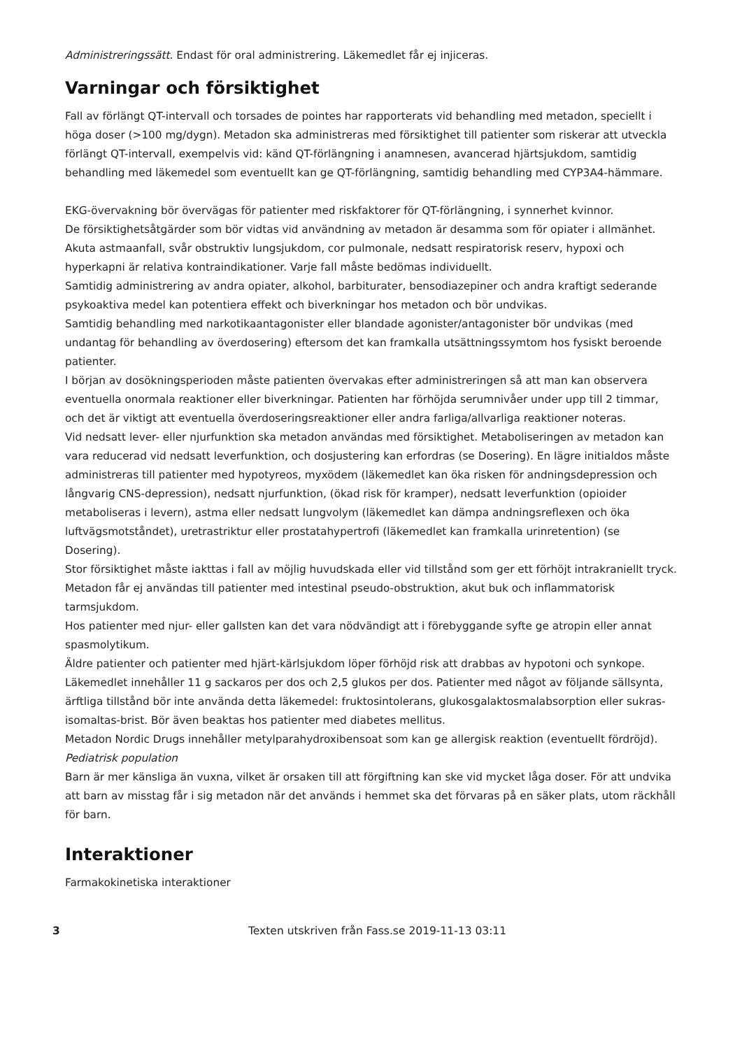Administreringssätt. Endast för oral administrering. Läkemedlet får ej injiceras.
Varningar och försiktighet
Fall av förlängt QT-intervall och torsades de pointes har rapporterats vid behandling med metadon, speciellt i höga doser (>100 mg/dygn). Metadon ska administreras med försiktighet till patienter som riskerar att utveckla förlängt QT-intervall, exempelvis vid: känd QT-förlängning i anamnesen, avancerad hjärtsjukdom, samtidig behandling med läkemedel som eventuellt kan ge QT-förlängning, samtidig behandling med CYP3A4-hämmare.
EKG-övervakning bör övervägas för patienter med riskfaktorer för QT-förlängning, i synnerhet kvinnor.
De försiktighetsåtgärder som bör vidtas vid användning av metadon är desamma som för opiater i allmänhet.
Akuta astmaanfall, svår obstruktiv lungsjukdom, cor pulmonale, nedsatt respiratorisk reserv, hypoxi och hyperkapni är relativa kontraindikationer. Varje fall måste bedömas individuellt.
Samtidig administrering av andra opiater, alkohol, barbiturater, bensodiazepiner och andra kraftigt sederande psykoaktiva medel kan potentiera effekt och biverkningar hos metadon och bör undvikas.
Samtidig behandling med narkotikaantagonister eller blandade agonister/antagonister bör undvikas (med undantag för behandling av överdosering) eftersom det kan framkalla utsättningssymtom hos fysiskt beroende patienter.
I början av dosökningsperioden måste patienten övervakas efter administreringen så att man kan observera eventuella onormala reaktioner eller biverkningar. Patienten har förhöjda serumnivåer under upp till 2 timmar, och det är viktigt att eventuella överdoseringsreaktioner eller andra farliga/allvarliga reaktioner noteras.
Vid nedsatt lever- eller njurfunktion ska metadon användas med försiktighet. Metaboliseringen av metadon kan vara reducerad vid nedsatt leverfunktion, och dosjustering kan erfordras (se Dosering). En lägre initialdos måste administreras till patienter med hypotyreos, myxödem (läkemedlet kan öka risken för andningsdepression och långvarig CNS-depression), nedsatt njurfunktion, (ökad risk för kramper), nedsatt leverfunktion (opioider metaboliseras i levern), astma eller nedsatt lungvolym (läkemedlet kan dämpa andningsreflexen och öka luftvägsmotståndet), uretrastriktur eller prostatahypertrofi (läkemedlet kan framkalla urinretention) (se Dosering).
Stor försiktighet måste iakttas i fall av möjlig huvudskada eller vid tillstånd som ger ett förhöjt intrakraniellt tryck. Metadon får ej användas till patienter med intestinal pseudo-obstruktion, akut buk och inflammatorisk tarmsjukdom.
Hos patienter med njur- eller gallsten kan det vara nödvändigt att i förebyggande syfte ge atropin eller annat spasmolytikum.
Äldre patienter och patienter med hjärt-kärlsjukdom löper förhöjd risk att drabbas av hypotoni och synkope.
Läkemedlet innehåller 11 g sackaros per dos och 2,5 glukos per dos. Patienter med något av följande sällsynta, ärftliga tillstånd bör inte använda detta läkemedel: fruktosintolerans, glukosgalaktosmalabsorption eller sukras-isomaltas-brist. Bör även beaktas hos patienter med diabetes mellitus.
Metadon Nordic Drugs innehåller metylparahydroxibensoat som kan ge allergisk reaktion (eventuellt fördröjd).
Pediatrisk population
Barn är mer känsliga än vuxna, vilket är orsaken till att förgiftning kan ske vid mycket låga doser. För att undvika att barn av misstag får i sig metadon när det används i hemmet ska det förvaras på en säker plats, utom räckhåll för barn.
Interaktioner
Farmakokinetiska interaktioner
3 Texten utskriven från Fass.se 2019-11-13 03:11